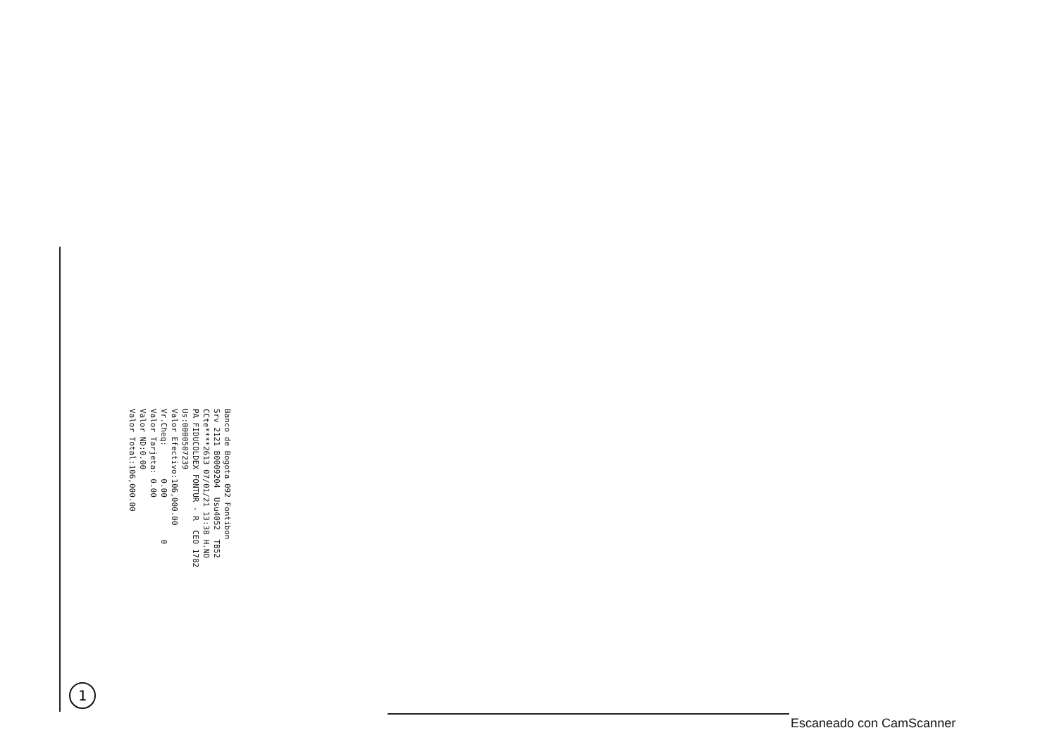Banco de Bogota 092 Fontibon Srv 2121 B0009204 Usu4052 TB52 CCte****2613 07/01/21 13:38 H.NO PA FIDUCOLDEX FONTUR - R CEO 1782 Us:0000507239 Valor Efectivo:106,000.00 Vr.Cheq: 0.00 0 Valor Tarjeta: 0.00 Valor ND:0.00 Valor Total:106,000.00
1
Escaneado con CamScanner